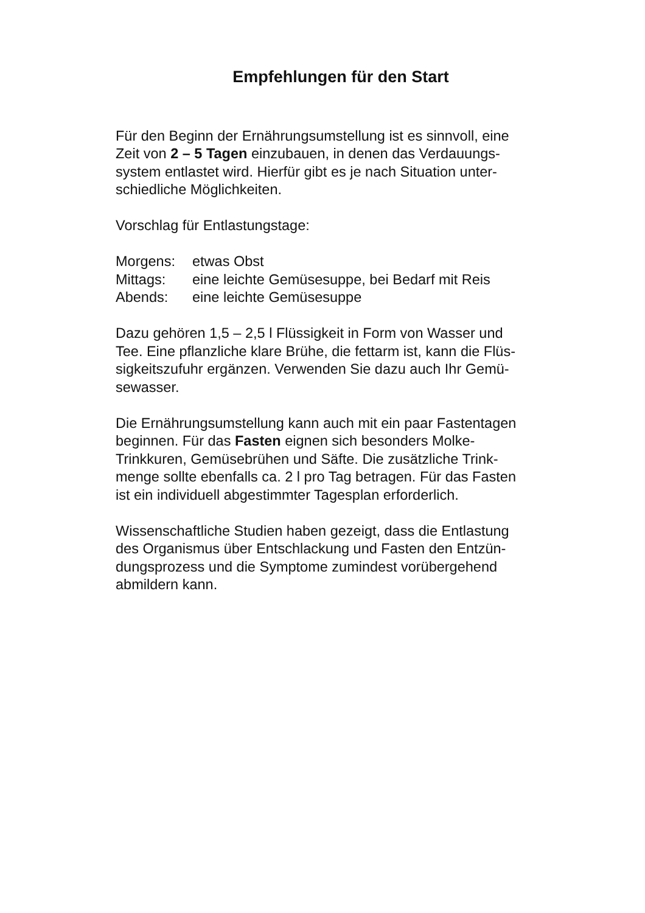Empfehlungen für den Start
Für den Beginn der Ernährungsumstellung ist es sinnvoll, eine
Zeit von 2 – 5 Tagen einzubauen, in denen das Verdauungs-
system entlastet wird. Hierfür gibt es je nach Situation unter-
schiedliche Möglichkeiten.
Vorschlag für Entlastungstage:
Morgens: etwas Obst
Mittags: eine leichte Gemüsesuppe, bei Bedarf mit Reis
Abends: eine leichte Gemüsesuppe
Dazu gehören 1,5 – 2,5 l Flüssigkeit in Form von Wasser und
Tee. Eine pflanzliche klare Brühe, die fettarm ist, kann die Flüs-
sigkeitszufuhr ergänzen. Verwenden Sie dazu auch Ihr Gemü-
sewasser.
Die Ernährungsumstellung kann auch mit ein paar Fastentagen
beginnen. Für das Fasten eignen sich besonders Molke-
Trinkkuren, Gemüsebrühen und Säfte. Die zusätzliche Trink-
menge sollte ebenfalls ca. 2 l pro Tag betragen. Für das Fasten
ist ein individuell abgestimmter Tagesplan erforderlich.
Wissenschaftliche Studien haben gezeigt, dass die Entlastung
des Organismus über Entschlackung und Fasten den Entzün-
dungsprozess und die Symptome zumindest vorübergehend
abmildern kann.